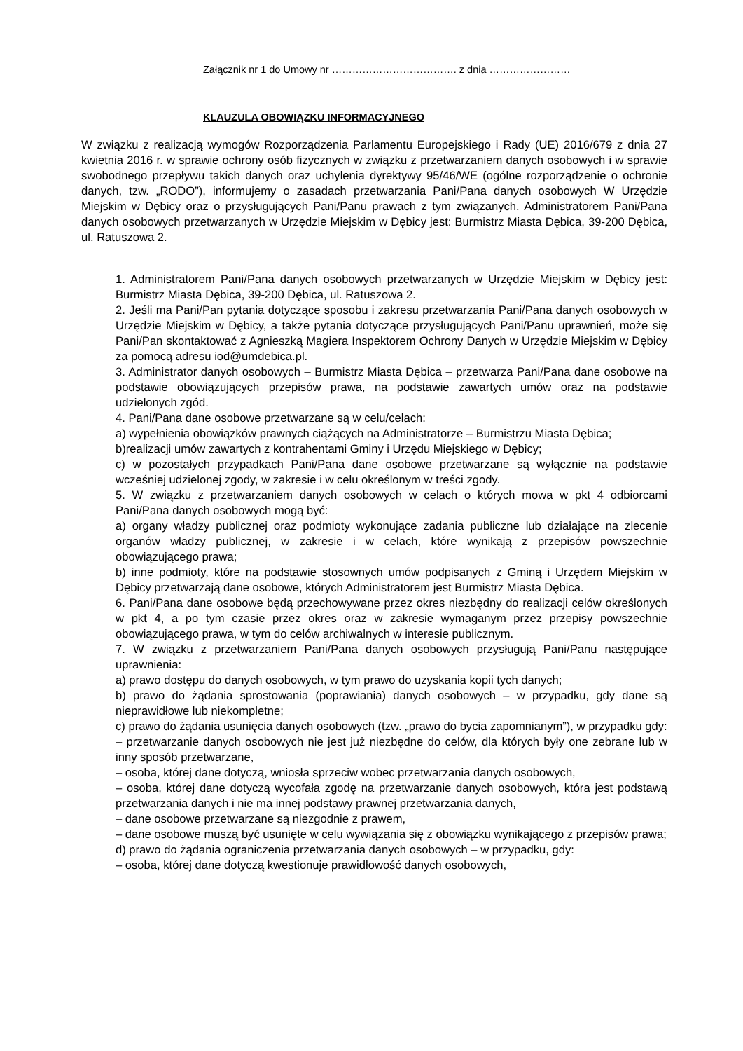Załącznik nr 1 do Umowy nr ………………………………. z dnia ……………………
KLAUZULA OBOWIĄZKU INFORMACYJNEGO
W związku z realizacją wymogów Rozporządzenia Parlamentu Europejskiego i Rady (UE) 2016/679 z dnia 27 kwietnia 2016 r. w sprawie ochrony osób fizycznych w związku z przetwarzaniem danych osobowych i w sprawie swobodnego przepływu takich danych oraz uchylenia dyrektywy 95/46/WE (ogólne rozporządzenie o ochronie danych, tzw. „RODO”), informujemy o zasadach przetwarzania Pani/Pana danych osobowych W Urzędzie Miejskim w Dębicy oraz o przysługujących Pani/Panu prawach z tym związanych. Administratorem Pani/Pana danych osobowych przetwarzanych w Urzędzie Miejskim w Dębicy jest: Burmistrz Miasta Dębica, 39-200 Dębica, ul. Ratuszowa 2.
1. Administratorem Pani/Pana danych osobowych przetwarzanych w Urzędzie Miejskim w Dębicy jest: Burmistrz Miasta Dębica, 39-200 Dębica, ul. Ratuszowa 2.
2. Jeśli ma Pani/Pan pytania dotyczące sposobu i zakresu przetwarzania Pani/Pana danych osobowych w Urzędzie Miejskim w Dębicy, a także pytania dotyczące przysługujących Pani/Panu uprawnień, może się Pani/Pan skontaktować z Agnieszką Magiera Inspektorem Ochrony Danych w Urzędzie Miejskim w Dębicy za pomocą adresu iod@umdebica.pl.
3. Administrator danych osobowych – Burmistrz Miasta Dębica – przetwarza Pani/Pana dane osobowe na podstawie obowiązujących przepisów prawa, na podstawie zawartych umów oraz na podstawie udzielonych zgód.
4. Pani/Pana dane osobowe przetwarzane są w celu/celach:
a) wypełnienia obowiązków prawnych ciążących na Administratorze – Burmistrzu Miasta Dębica;
b)realizacji umów zawartych z kontrahentami Gminy i Urzędu Miejskiego w Dębicy;
c) w pozostałych przypadkach Pani/Pana dane osobowe przetwarzane są wyłącznie na podstawie wcześniej udzielonej zgody, w zakresie i w celu określonym w treści zgody.
5. W związku z przetwarzaniem danych osobowych w celach o których mowa w pkt 4 odbiorcami Pani/Pana danych osobowych mogą być:
a) organy władzy publicznej oraz podmioty wykonujące zadania publiczne lub działające na zlecenie organów władzy publicznej, w zakresie i w celach, które wynikają z przepisów powszechnie obowiązującego prawa;
b) inne podmioty, które na podstawie stosownych umów podpisanych z Gminą i Urzędem Miejskim w Dębicy przetwarzają dane osobowe, których Administratorem jest Burmistrz Miasta Dębica.
6. Pani/Pana dane osobowe będą przechowywane przez okres niezbędny do realizacji celów określonych w pkt 4, a po tym czasie przez okres oraz w zakresie wymaganym przez przepisy powszechnie obowiązującego prawa, w tym do celów archiwalnych w interesie publicznym.
7. W związku z przetwarzaniem Pani/Pana danych osobowych przysługują Pani/Panu następujące uprawnienia:
a) prawo dostępu do danych osobowych, w tym prawo do uzyskania kopii tych danych;
b) prawo do żądania sprostowania (poprawiania) danych osobowych – w przypadku, gdy dane są nieprawidłowe lub niekompletne;
c) prawo do żądania usunięcia danych osobowych (tzw. „prawo do bycia zapomnianym”), w przypadku gdy:
– przetwarzanie danych osobowych nie jest już niezbędne do celów, dla których były one zebrane lub w inny sposób przetwarzane,
– osoba, której dane dotyczą, wniosła sprzeciw wobec przetwarzania danych osobowych,
– osoba, której dane dotyczą wycofała zgodę na przetwarzanie danych osobowych, która jest podstawą przetwarzania danych i nie ma innej podstawy prawnej przetwarzania danych,
– dane osobowe przetwarzane są niezgodnie z prawem,
– dane osobowe muszą być usunięte w celu wywiązania się z obowiązku wynikającego z przepisów prawa;
d) prawo do żądania ograniczenia przetwarzania danych osobowych – w przypadku, gdy:
– osoba, której dane dotyczą kwestionuje prawidłowość danych osobowych,